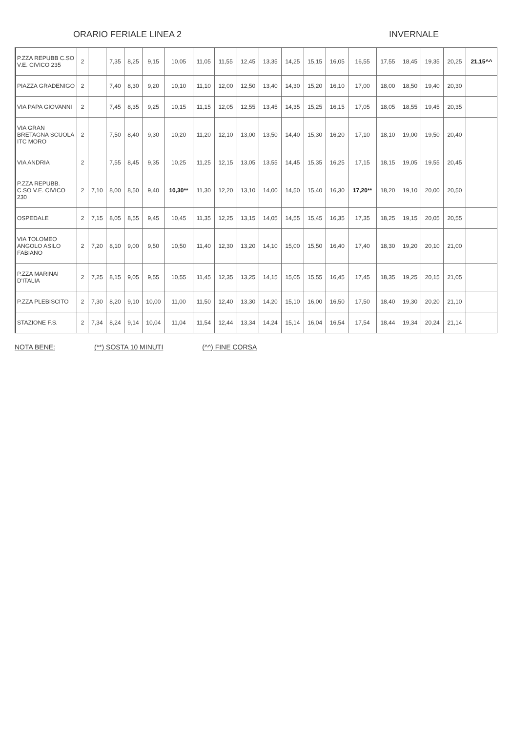ORARIO FERIALE LINEA 2 INVERNALE
| P.ZZA REPUBB C.SO V.E. CIVICO 235 | 2 | | 7,35 | 8,25 | 9,15 | 10,05 | 11,05 | 11,55 | 12,45 | 13,35 | 14,25 | 15,15 | 16,05 | 16,55 | 17,55 | 18,45 | 19,35 | 20,25 | 21,15^^ |
| PIAZZA GRADENIGO | 2 | | 7,40 | 8,30 | 9,20 | 10,10 | 11,10 | 12,00 | 12,50 | 13,40 | 14,30 | 15,20 | 16,10 | 17,00 | 18,00 | 18,50 | 19,40 | 20,30 | |
| VIA PAPA GIOVANNI | 2 | | 7,45 | 8,35 | 9,25 | 10,15 | 11,15 | 12,05 | 12,55 | 13,45 | 14,35 | 15,25 | 16,15 | 17,05 | 18,05 | 18,55 | 19,45 | 20,35 | |
| VIA GRAN BRETAGNA SCUOLA ITC MORO | 2 | | 7,50 | 8,40 | 9,30 | 10,20 | 11,20 | 12,10 | 13,00 | 13,50 | 14,40 | 15,30 | 16,20 | 17,10 | 18,10 | 19,00 | 19,50 | 20,40 | |
| VIA ANDRIA | 2 | | 7,55 | 8,45 | 9,35 | 10,25 | 11,25 | 12,15 | 13,05 | 13,55 | 14,45 | 15,35 | 16,25 | 17,15 | 18,15 | 19,05 | 19,55 | 20,45 | |
| P.ZZA REPUBB. C.SO V.E. CIVICO 230 | 2 | 7,10 | 8,00 | 8,50 | 9,40 | 10,30** | 11,30 | 12,20 | 13,10 | 14,00 | 14,50 | 15,40 | 16,30 | 17,20** | 18,20 | 19,10 | 20,00 | 20,50 | |
| OSPEDALE | 2 | 7,15 | 8,05 | 8,55 | 9,45 | 10,45 | 11,35 | 12,25 | 13,15 | 14,05 | 14,55 | 15,45 | 16,35 | 17,35 | 18,25 | 19,15 | 20,05 | 20,55 | |
| VIA TOLOMEO ANGOLO ASILO FABIANO | 2 | 7,20 | 8,10 | 9,00 | 9,50 | 10,50 | 11,40 | 12,30 | 13,20 | 14,10 | 15,00 | 15,50 | 16,40 | 17,40 | 18,30 | 19,20 | 20,10 | 21,00 | |
| P.ZZA MARINAI D'ITALIA | 2 | 7,25 | 8,15 | 9,05 | 9,55 | 10,55 | 11,45 | 12,35 | 13,25 | 14,15 | 15,05 | 15,55 | 16,45 | 17,45 | 18,35 | 19,25 | 20,15 | 21,05 | |
| P.ZZA PLEBISCITO | 2 | 7,30 | 8,20 | 9,10 | 10,00 | 11,00 | 11,50 | 12,40 | 13,30 | 14,20 | 15,10 | 16,00 | 16,50 | 17,50 | 18,40 | 19,30 | 20,20 | 21,10 | |
| STAZIONE F.S. | 2 | 7,34 | 8,24 | 9,14 | 10,04 | 11,04 | 11,54 | 12,44 | 13,34 | 14,24 | 15,14 | 16,04 | 16,54 | 17,54 | 18,44 | 19,34 | 20,24 | 21,14 | |
NOTA BENE: (**) SOSTA 10 MINUTI (^^) FINE CORSA